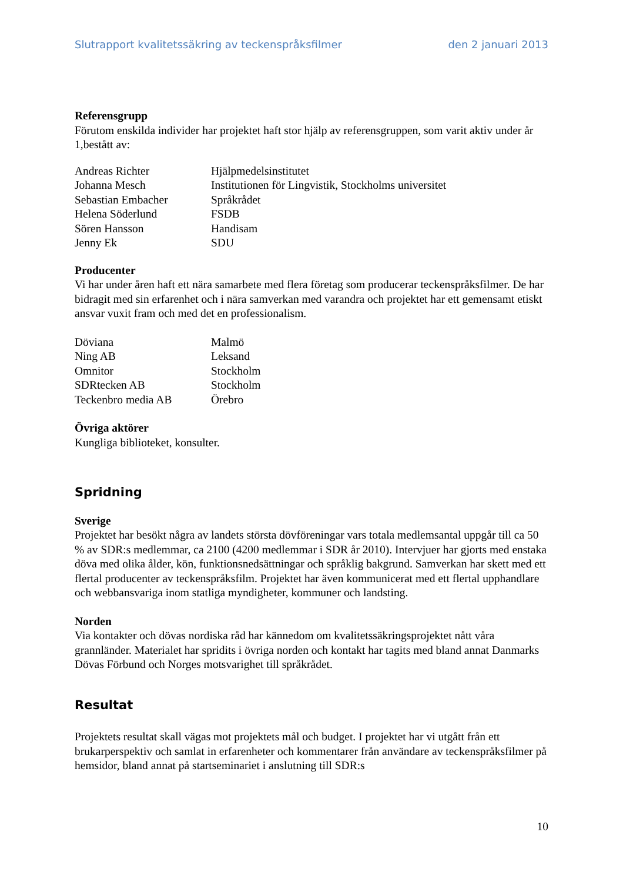Slutrapport kvalitetssäkring av teckenspråksfilmer den 2 januari 2013
Referensgrupp
Förutom enskilda individer har projektet haft stor hjälp av referensgruppen, som varit aktiv under år 1,bestått av:
| Andreas Richter | Hjälpmedelsinstitutet |
| Johanna Mesch | Institutionen för Lingvistik, Stockholms universitet |
| Sebastian Embacher | Språkrådet |
| Helena Söderlund | FSDB |
| Sören Hansson | Handisam |
| Jenny Ek | SDU |
Producenter
Vi har under åren haft ett nära samarbete med flera företag som producerar teckenspråksfilmer. De har bidragit med sin erfarenhet och i nära samverkan med varandra och projektet har ett gemensamt etiskt ansvar vuxit fram och med det en professionalism.
| Döviana | Malmö |
| Ning AB | Leksand |
| Omnitor | Stockholm |
| SDRtecken AB | Stockholm |
| Teckenbro media AB | Örebro |
Övriga aktörer
Kungliga biblioteket, konsulter.
Spridning
Sverige
Projektet har besökt några av landets största dövföreningar vars totala medlemsantal uppgår till ca 50 % av SDR:s medlemmar, ca 2100 (4200 medlemmar i SDR år 2010). Intervjuer har gjorts med enstaka döva med olika ålder, kön, funktionsnedsättningar och språklig bakgrund. Samverkan har skett med ett flertal producenter av teckenspråksfilm. Projektet har även kommunicerat med ett flertal upphandlare och webbansvariga inom statliga myndigheter, kommuner och landsting.
Norden
Via kontakter och dövas nordiska råd har kännedom om kvalitetssäkringsprojektet nått våra grannländer. Materialet har spridits i övriga norden och kontakt har tagits med bland annat Danmarks Dövas Förbund och Norges motsvarighet till språkrådet.
Resultat
Projektets resultat skall vägas mot projektets mål och budget. I projektet har vi utgått från ett brukarperspektiv och samlat in erfarenheter och kommentarer från användare av teckenspråksfilmer på hemsidor, bland annat på startseminariet i anslutning till SDR:s
10